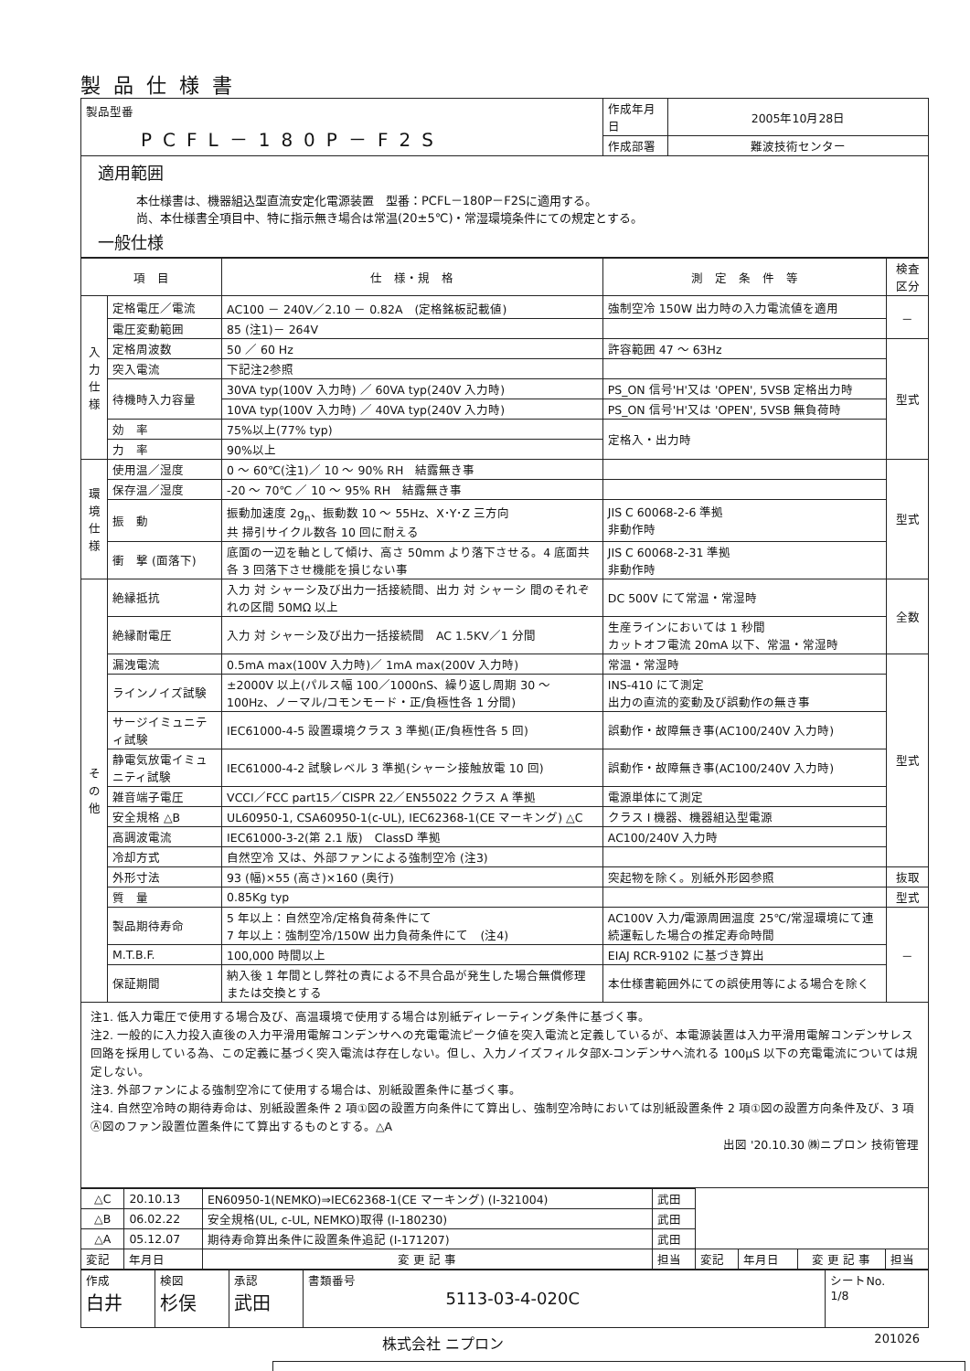製品仕様書
| 製品型番 PCFL－180P－F2S | 作成年月日 | 2005年10月28日 |
| | 作成部署 | 難波技術センター |
適用範囲
本仕様書は、機器組込型直流安定化電源装置　型番：PCFL－180P－F2Sに適用する。
尚、本仕様書全項目中、特に指示無き場合は常温(20±5℃)・常湿環境条件にての規定とする。
一般仕様
| 項 目 | | 仕 様・規 格 | 測 定 条 件 等 | 検査区分 |
| --- | --- | --- | --- | --- |
| 入力仕様 | 定格電圧／電流 | AC100 － 240V／2.10 － 0.82A (定格銘板記載値) | 強制空冷 150W 出力時の入力電流値を適用 | － |
| | 電圧変動範囲 | 85 (注1)－ 264V | | |
| | 定格周波数 | 50 ／ 60 Hz | 許容範囲 47 ～ 63Hz | 型式 |
| | 突入電流 | 下記注2参照 | | |
| | 待機時入力容量 | 30VA typ(100V 入力時) ／ 60VA typ(240V 入力時) | PS_ON 信号'H'又は 'OPEN', 5VSB 定格出力時 | |
| | | 10VA typ(100V 入力時) ／ 40VA typ(240V 入力時) | PS_ON 信号'H'又は 'OPEN', 5VSB 無負荷時 | |
| | 効 率 | 75%以上(77% typ) | 定格入・出力時 | |
| | 力 率 | 90%以上 | | |
| 環境仕様 | 使用温／湿度 | 0 ～ 60℃(注1)／ 10 ～ 90% RH 結露無き事 | | 型式 |
| | 保存温／湿度 | -20 ～ 70℃ ／ 10 ～ 95% RH 結露無き事 | | |
| | 振 動 | 振動加速度 2g<sub>n</sub>、振動数 10 ～ 55Hz、X･Y･Z 三方向 共 掃引サイクル数各 10 回に耐える | JIS C 60068-2-6 準拠 非動作時 | |
| | 衝 撃 (面落下) | 底面の一辺を軸として傾け、高さ 50mm より落下させる。4 底面共各 3 回落下させ機能を損じない事 | JIS C 60068-2-31 準拠 非動作時 | |
| その他 | 絶縁抵抗 | 入力 対 シャーシ及び出力一括接続間、出力 対 シャーシ 間のそれぞれの区間 50MΩ 以上 | DC 500V にて常温・常湿時 | 全数 |
| | 絶縁耐電圧 | 入力 対 シャーシ及び出力一括接続間 AC 1.5KV／1 分間 | 生産ラインにおいては 1 秒間 カットオフ電流 20mA 以下、常温・常湿時 | |
| | 漏洩電流 | 0.5mA max(100V 入力時)／ 1mA max(200V 入力時) | 常温・常湿時 | 型式 |
| | ラインノイズ試験 | ±2000V 以上(パルス幅 100／1000nS、繰り返し周期 30 ～ 100Hz、ノーマル/コモンモード・正/負極性各 1 分間) | INS-410 にて測定 出力の直流的変動及び誤動作の無き事 | |
| | サージイミュニティ試験 | IEC61000-4-5 設置環境クラス 3 準拠(正/負極性各 5 回) | 誤動作・故障無き事(AC100/240V 入力時) | |
| | 静電気放電イミュニティ試験 | IEC61000-4-2 試験レベル 3 準拠(シャーシ接触放電 10 回) | 誤動作・故障無き事(AC100/240V 入力時) | |
| | 雑音端子電圧 | VCCI／FCC part15／CISPR 22／EN55022 クラス A 準拠 | 電源単体にて測定 | |
| | 安全規格 △B | UL60950-1, CSA60950-1(c-UL), IEC62368-1(CE マーキング) △C | クラス I 機器、機器組込型電源 | |
| | 高調波電流 | IEC61000-3-2(第 2.1 版) ClassD 準拠 | AC100/240V 入力時 | |
| | 冷却方式 | 自然空冷 又は、外部ファンによる強制空冷 (注3) | | |
| | 外形寸法 | 93 (幅)×55 (高さ)×160 (奥行) | 突起物を除く。別紙外形図参照 | 抜取 |
| | 質 量 | 0.85Kg typ | | 型式 |
| | 製品期待寿命 | 5 年以上：自然空冷/定格負荷条件にて 7 年以上：強制空冷/150W 出力負荷条件にて (注4) | AC100V 入力/電源周囲温度 25℃/常湿環境にて連続運転した場合の推定寿命時間 | － |
| | M.T.B.F. | 100,000 時間以上 | EIAJ RCR-9102 に基づき算出 | |
| | 保証期間 | 納入後 1 年間とし弊社の責による不具合品が発生した場合無償修理または交換とする | 本仕様書範囲外にての誤使用等による場合を除く | |
注1. 低入力電圧で使用する場合及び、高温環境で使用する場合は別紙ディレーティング条件に基づく事。
注2. 一般的に入力投入直後の入力平滑用電解コンデンサへの充電電流ピーク値を突入電流と定義しているが、本電源装置は入力平滑用電解コンデンサレス回路を採用している為、この定義に基づく突入電流は存在しない。但し、入力ノイズフィルタ部X-コンデンサへ流れる 100μS 以下の充電電流については規定しない。
注3. 外部ファンによる強制空冷にて使用する場合は、別紙設置条件に基づく事。
注4. 自然空冷時の期待寿命は、別紙設置条件 2 項①図の設置方向条件にて算出し、強制空冷時においては別紙設置条件 2 項①図の設置方向条件及び、3 項Ⓐ図のファン設置位置条件にて算出するものとする。△A
出図 '20.10.30 ㈱ニプロン 技術管理
| △C | 20.10.13 | EN60950-1(NEMKO)⇒IEC62368-1(CE マーキング) (I-321004) | 武田 | | | | |
| △B | 06.02.22 | 安全規格(UL, c-UL, NEMKO)取得 (I-180230) | 武田 | | | | |
| △A | 05.12.07 | 期待寿命算出条件に設置条件追記 (I-171207) | 武田 | | | | |
| 変記 | 年月日 | 変 更 記 事 | 担当 | 変記 | 年月日 | 変 更 記 事 | 担当 |
| 作成 白井 | 検図 杉俣 | 承認 武田 | 書類番号 5113-03-4-020C | シートNo. 1/8 |
株式会社 ニプロン 201026